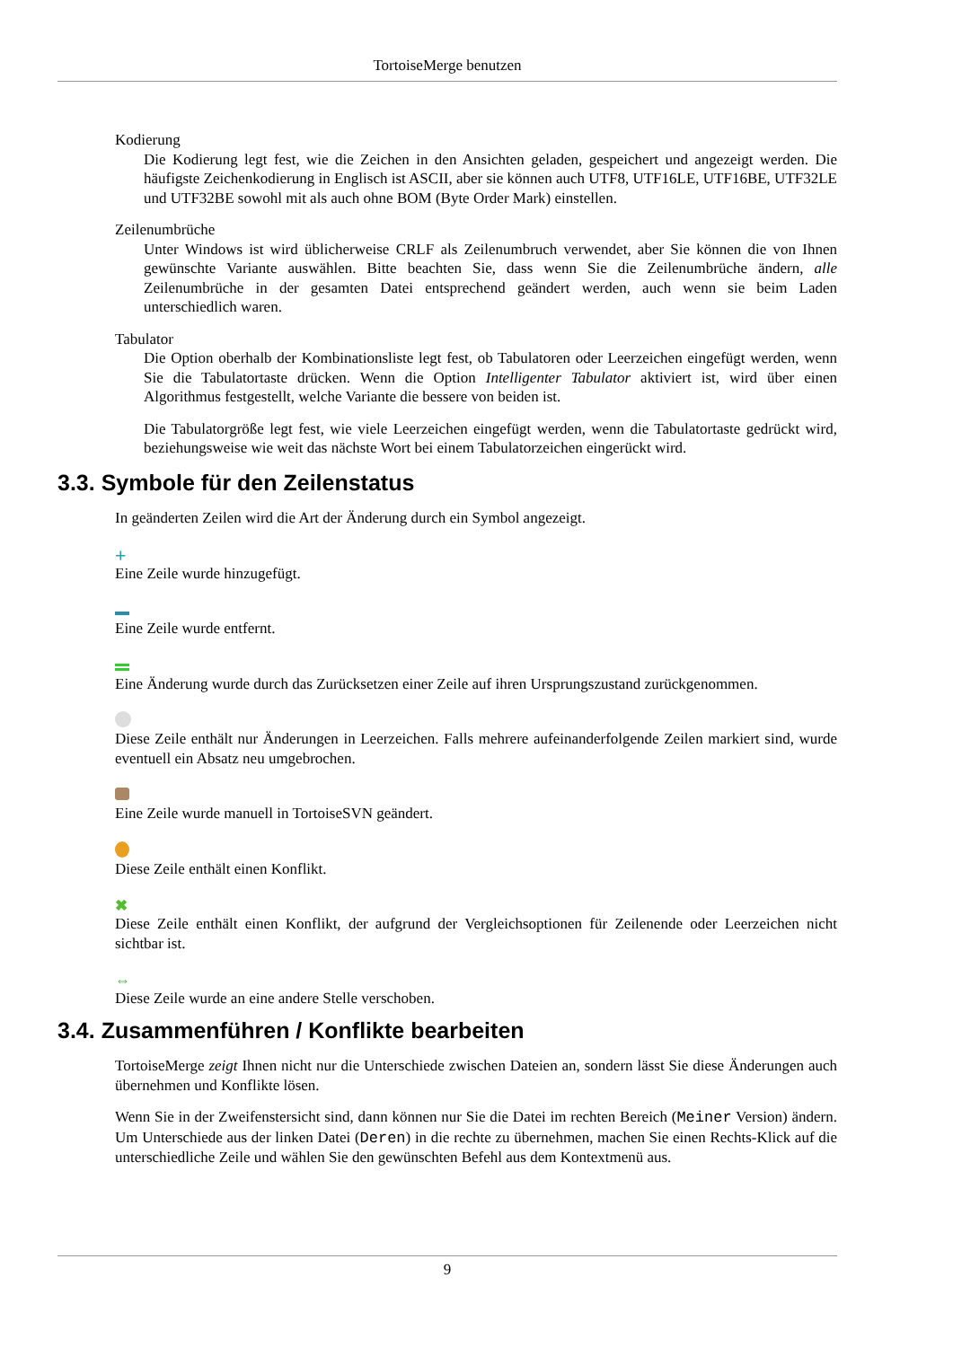TortoiseMerge benutzen
Kodierung
Die Kodierung legt fest, wie die Zeichen in den Ansichten geladen, gespeichert und angezeigt werden. Die häufigste Zeichenkodierung in Englisch ist ASCII, aber sie können auch UTF8, UTF16LE, UTF16BE, UTF32LE und UTF32BE sowohl mit als auch ohne BOM (Byte Order Mark) einstellen.
Zeilenumbrüche
Unter Windows ist wird üblicherweise CRLF als Zeilenumbruch verwendet, aber Sie können die von Ihnen gewünschte Variante auswählen. Bitte beachten Sie, dass wenn Sie die Zeilenumbrüche ändern, alle Zeilenumbrüche in der gesamten Datei entsprechend geändert werden, auch wenn sie beim Laden unterschiedlich waren.
Tabulator
Die Option oberhalb der Kombinationsliste legt fest, ob Tabulatoren oder Leerzeichen eingefügt werden, wenn Sie die Tabulatortaste drücken. Wenn die Option Intelligenter Tabulator aktiviert ist, wird über einen Algorithmus festgestellt, welche Variante die bessere von beiden ist.
Die Tabulatorgröße legt fest, wie viele Leerzeichen eingefügt werden, wenn die Tabulatortaste gedrückt wird, beziehungsweise wie weit das nächste Wort bei einem Tabulatorzeichen eingerückt wird.
3.3. Symbole für den Zeilenstatus
In geänderten Zeilen wird die Art der Änderung durch ein Symbol angezeigt.
+
Eine Zeile wurde hinzugefügt.
Eine Zeile wurde entfernt.
Eine Änderung wurde durch das Zurücksetzen einer Zeile auf ihren Ursprungszustand zurückgenommen.
Diese Zeile enthält nur Änderungen in Leerzeichen. Falls mehrere aufeinanderfolgende Zeilen markiert sind, wurde eventuell ein Absatz neu umgebrochen.
Eine Zeile wurde manuell in TortoiseSVN geändert.
Diese Zeile enthält einen Konflikt.
✖
Diese Zeile enthält einen Konflikt, der aufgrund der Vergleichsoptionen für Zeilenende oder Leerzeichen nicht sichtbar ist.
⇔
Diese Zeile wurde an eine andere Stelle verschoben.
3.4. Zusammenführen / Konflikte bearbeiten
TortoiseMerge zeigt Ihnen nicht nur die Unterschiede zwischen Dateien an, sondern lässt Sie diese Änderungen auch übernehmen und Konflikte lösen.
Wenn Sie in der Zweifenstersicht sind, dann können nur Sie die Datei im rechten Bereich (Meiner Version) ändern. Um Unterschiede aus der linken Datei (Deren) in die rechte zu übernehmen, machen Sie einen Rechts-Klick auf die unterschiedliche Zeile und wählen Sie den gewünschten Befehl aus dem Kontextmenü aus.
9